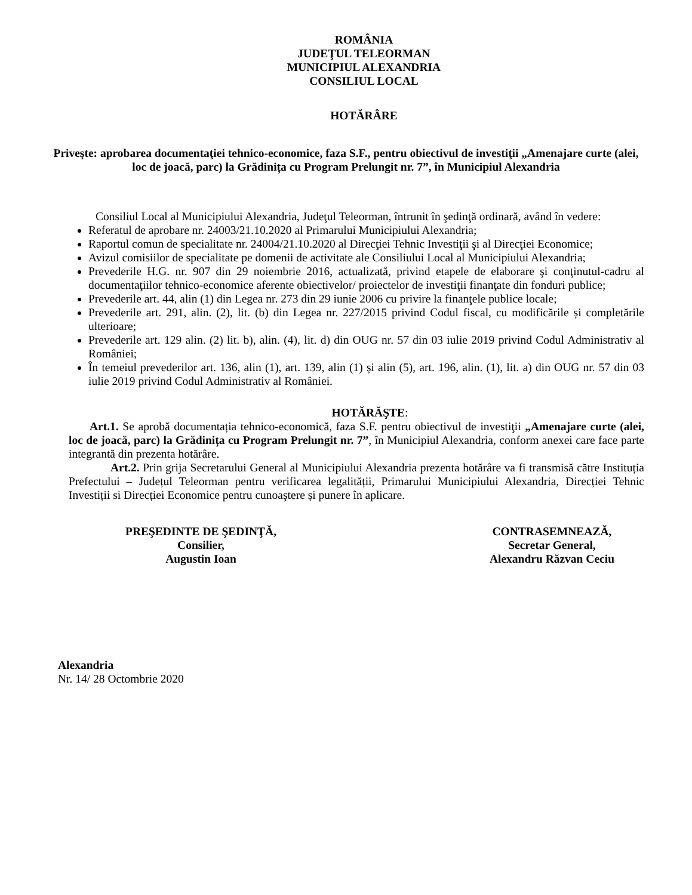ROMÂNIA
JUDEŢUL TELEORMAN
MUNICIPIUL ALEXANDRIA
CONSILIUL LOCAL
HOTĂRÂRE
Priveşte: aprobarea documentaţiei tehnico-economice, faza S.F., pentru obiectivul de investiţii „Amenajare curte (alei, loc de joacă, parc) la Grădinița cu Program Prelungit nr. 7”, în Municipiul Alexandria
Consiliul Local al Municipiului Alexandria, Judeţul Teleorman, întrunit în şedinţă ordinară, având în vedere:
Referatul de aprobare nr. 24003/21.10.2020 al Primarului Municipiului Alexandria;
Raportul comun de specialitate nr. 24004/21.10.2020 al Direcţiei Tehnic Investiţii şi al Direcţiei Economice;
Avizul comisiilor de specialitate pe domenii de activitate ale Consiliului Local al Municipiului Alexandria;
Prevederile H.G. nr. 907 din 29 noiembrie 2016, actualizată, privind etapele de elaborare şi conţinutul-cadru al documentaţiilor tehnico-economice aferente obiectivelor/ proiectelor de investiţii finanţate din fonduri publice;
Prevederile art. 44, alin (1) din Legea nr. 273 din 29 iunie 2006 cu privire la finanţele publice locale;
Prevederile art. 291, alin. (2), lit. (b) din Legea nr. 227/2015 privind Codul fiscal, cu modificările și completările ulterioare;
Prevederile art. 129 alin. (2) lit. b), alin. (4), lit. d) din OUG nr. 57 din 03 iulie 2019 privind Codul Administrativ al României;
În temeiul prevederilor art. 136, alin (1), art. 139, alin (1) și alin (5), art. 196, alin. (1), lit. a) din OUG nr. 57 din 03 iulie 2019 privind Codul Administrativ al României.
HOTĂRĂŞTE:
Art.1. Se aprobă documentația tehnico-economică, faza S.F. pentru obiectivul de investiţii „Amenajare curte (alei, loc de joacă, parc) la Grădinița cu Program Prelungit nr. 7”, în Municipiul Alexandria, conform anexei care face parte integrantă din prezenta hotărâre.
Art.2. Prin grija Secretarului General al Municipiului Alexandria prezenta hotărâre va fi transmisă către Instituția Prefectului – Județul Teleorman pentru verificarea legalității, Primarului Municipiului Alexandria, Direcției Tehnic Investiții si Direcției Economice pentru cunoaştere și punere în aplicare.
PREŞEDINTE DE ŞEDINŢĂ,
Consilier,
Augustin Ioan
CONTRASEMNEAZĂ,
Secretar General,
Alexandru Răzvan Ceciu
Alexandria
Nr. 14/ 28 Octombrie 2020